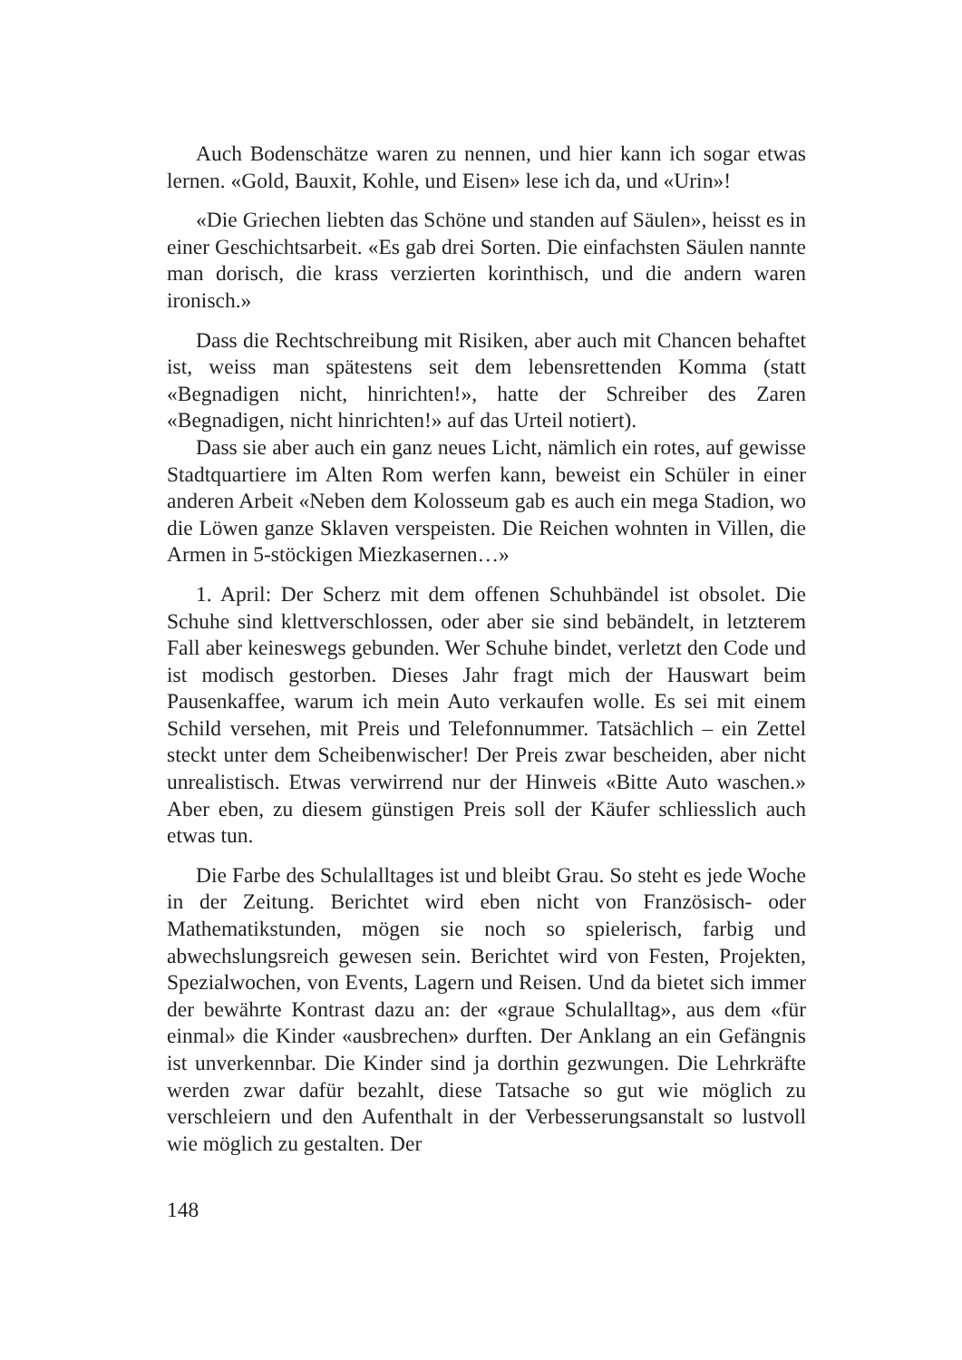Auch Bodenschätze waren zu nennen, und hier kann ich sogar etwas lernen. «Gold, Bauxit, Kohle, und Eisen» lese ich da, und «Urin»!
«Die Griechen liebten das Schöne und standen auf Säulen», heisst es in einer Geschichtsarbeit. «Es gab drei Sorten. Die einfachsten Säulen nannte man dorisch, die krass verzierten korinthisch, und die andern waren ironisch.»
Dass die Rechtschreibung mit Risiken, aber auch mit Chancen behaftet ist, weiss man spätestens seit dem lebensrettenden Komma (statt «Begnadigen nicht, hinrichten!», hatte der Schreiber des Zaren «Begnadigen, nicht hinrichten!» auf das Urteil notiert).
Dass sie aber auch ein ganz neues Licht, nämlich ein rotes, auf gewisse Stadtquartiere im Alten Rom werfen kann, beweist ein Schüler in einer anderen Arbeit «Neben dem Kolosseum gab es auch ein mega Stadion, wo die Löwen ganze Sklaven verspeisten. Die Reichen wohnten in Villen, die Armen in 5-stöckigen Miezkasernen…»
1. April: Der Scherz mit dem offenen Schuhbändel ist obsolet. Die Schuhe sind klettverschlossen, oder aber sie sind bebändelt, in letzterem Fall aber keineswegs gebunden. Wer Schuhe bindet, verletzt den Code und ist modisch gestorben. Dieses Jahr fragt mich der Hauswart beim Pausenkaffee, warum ich mein Auto verkaufen wolle. Es sei mit einem Schild versehen, mit Preis und Telefonnummer. Tatsächlich – ein Zettel steckt unter dem Scheibenwischer! Der Preis zwar bescheiden, aber nicht unrealistisch. Etwas verwirrend nur der Hinweis «Bitte Auto waschen.» Aber eben, zu diesem günstigen Preis soll der Käufer schliesslich auch etwas tun.
Die Farbe des Schulalltages ist und bleibt Grau. So steht es jede Woche in der Zeitung. Berichtet wird eben nicht von Französisch- oder Mathematikstunden, mögen sie noch so spielerisch, farbig und abwechslungsreich gewesen sein. Berichtet wird von Festen, Projekten, Spezialwochen, von Events, Lagern und Reisen. Und da bietet sich immer der bewährte Kontrast dazu an: der «graue Schulalltag», aus dem «für einmal» die Kinder «ausbrechen» durften. Der Anklang an ein Gefängnis ist unverkennbar. Die Kinder sind ja dorthin gezwungen. Die Lehrkräfte werden zwar dafür bezahlt, diese Tatsache so gut wie möglich zu verschleiern und den Aufenthalt in der Verbesserungsanstalt so lustvoll wie möglich zu gestalten. Der
148